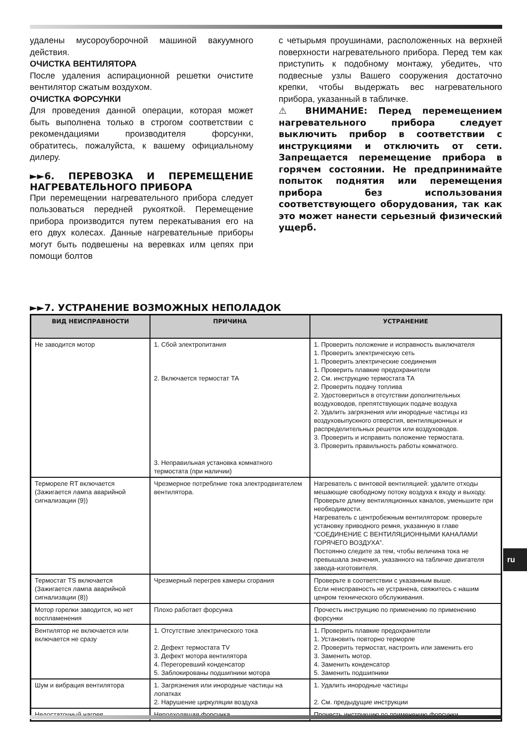удалены мусороуборочной машиной вакуумного действия.
ОЧИСТКА ВЕНТИЛЯТОРА
После удаления аспирационной решетки очистите вентилятор сжатым воздухом.
ОЧИСТКА ФОРСУНКИ
Для проведения данной операции, которая может быть выполнена только в строгом соответствии с рекомендациями производителя форсунки, обратитесь, пожалуйста, к вашему официальному дилеру.
►►6. ПЕРЕВОЗКА И ПЕРЕМЕЩЕНИЕ НАГРЕВАТЕЛЬНОГО ПРИБОРА
При перемещении нагревательного прибора следует пользоваться передней рукояткой. Перемещение прибора производится путем перекатывания его на его двух колесах. Данные нагревательные приборы могут быть подвешены на веревках илм цепях при помощи болтов
с четырьмя проушинами, расположенных на верхней поверхности нагревательного прибора. Перед тем как приступить к подобному монтажу, убедитеь, что подвесные узлы Вашего сооружения достаточно крепки, чтобы выдержать вес нагревательного прибора, указанный в табличке.
⚠ ВНИМАНИЕ: Перед перемещением нагревательного прибора следует выключить прибор в соответствии с инструкциями и отключить от сети. Запрещается перемещение прибора в горячем состоянии. Не предпринимайте попыток поднятия или перемещения прибора без использования соответствующего оборудования, так как это может нанести серьезный физический ущерб.
►►7. УСТРАНЕНИЕ ВОЗМОЖНЫХ НЕПОЛАДОК
| ВИД НЕИСПРАВНОСТИ | ПРИЧИНА | УСТРАНЕНИЕ |
| --- | --- | --- |
| Не заводится мотор | 1. Сбой электропитания 2. Включается термостат ТА 3. Неправильная установка комнатного термостата (при наличии) | 1. Проверить положение и исправность выключателя 1. Проверить электрическую сеть 1. Проверить электрические соединения 1. Проверить плавкие предохранители 2. См. инструкцию термостата ТА 2. Проверить подачу топлива 2. Удостовериться в отсутствии дополнительных воздуховодов, препятствующих подаче воздуха 2. Удалить загрязнения или инородные частицы из воздуховыпускного отверстия, вентиляционных и распределительных решеток или воздуховодов. 3. Проверить и исправить положение термостата. 3. Проверить правильность работы комнатного. |
| Термореле RT включается (Зажигается лампа аварийной сигнализации (9)) | Чрезмерное потреблние тока электродвигателем вентилятора. | Нагреватель с винтовой вентиляцией: удалите отходы мешающие свободному потоку воздуха к входу и выходу. Проверьте длину вентиляционных каналов, уменьшите при необходимости. Нагреватель с центробежным вентилятором: проверьте установку приводного ремня, указанную в главе “СОЕДИНЕНИЕ С ВЕНТИЛЯЦИОННЫМИ КАНАЛАМИ ГОРЯЧЕГО ВОЗДУХА”. Постоянно следите за тем, чтобы величина тока не превышала значения, указанного на табличке двигателя завода-изготовителя. |
| Термостат TS включается (Зажигается лампа аварийной сигнализации (8)) | Чрезмерный перегрев камеры сгорания | Проверьте в соответствии с указанным выше. Если неисправность не устранена, свяжитесь с нашим ценром технического обслуживания. |
| Мотор горелки заводится, но нет воспламенения | Плохо работает форсунка | Прочесть инструкцию по применению по применению форсунки |
| Вентилятор не включается или включается не сразу | 1. Отсутствие электрического тока 2. Дефект термостата TV 3. Дефект мотора вентилятора 4. Перегоревший конденсатор 5. Заблокированы подшипники мотора | 1. Проверить плавкие предохранители 1. Установить повторно терморле 2. Проверить термостат, настроить или заменить его 3. Заменить мотор. 4. Заменить конденсатор 5. Заменить подшипники |
| Шум и вибрация вентилятора | 1. Загрязнения или инородные частицы на лопатках 2. Нарушение циркуляции воздуха | 1. Удалить инородные частицы 2. См. предыдущие инструкции |
| Недостаточный нагрев | Неподходящая форсунка | Прочесть инструкцию по применению форсунки |
ru